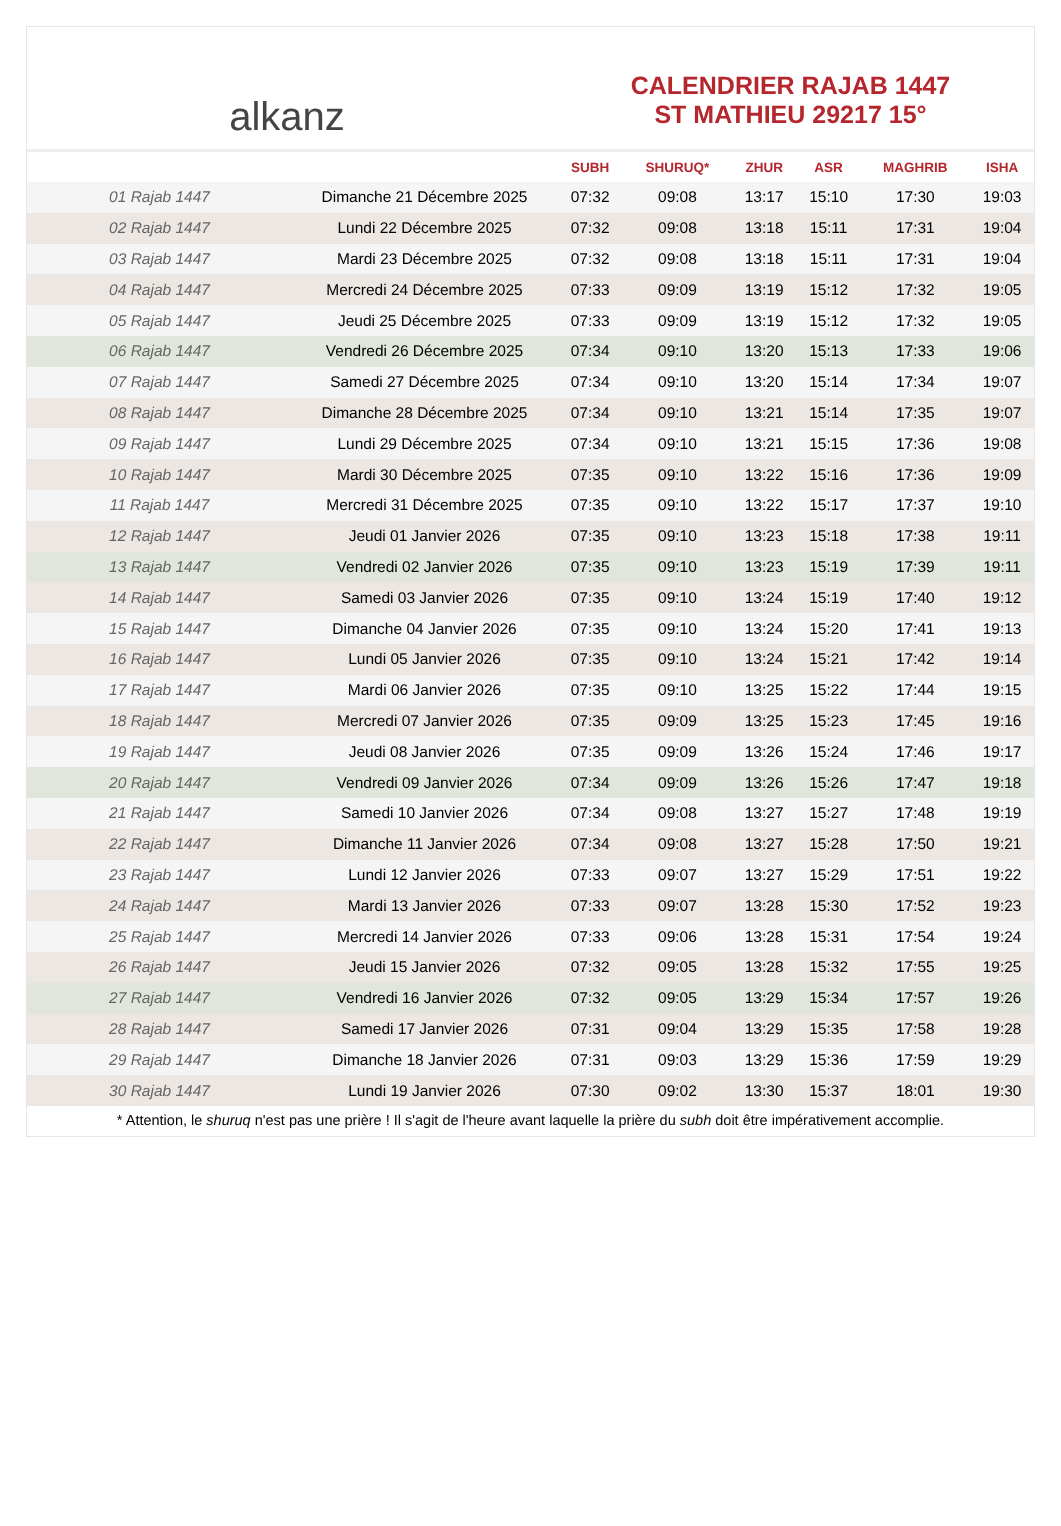alkanz
CALENDRIER RAJAB 1447
ST MATHIEU 29217 15°
| | | SUBH | SHURUQ* | ZHUR | ASR | MAGHRIB | ISHA |
| --- | --- | --- | --- | --- | --- | --- | --- |
| 01 Rajab 1447 | Dimanche 21 Décembre 2025 | 07:32 | 09:08 | 13:17 | 15:10 | 17:30 | 19:03 |
| 02 Rajab 1447 | Lundi 22 Décembre 2025 | 07:32 | 09:08 | 13:18 | 15:11 | 17:31 | 19:04 |
| 03 Rajab 1447 | Mardi 23 Décembre 2025 | 07:32 | 09:08 | 13:18 | 15:11 | 17:31 | 19:04 |
| 04 Rajab 1447 | Mercredi 24 Décembre 2025 | 07:33 | 09:09 | 13:19 | 15:12 | 17:32 | 19:05 |
| 05 Rajab 1447 | Jeudi 25 Décembre 2025 | 07:33 | 09:09 | 13:19 | 15:12 | 17:32 | 19:05 |
| 06 Rajab 1447 | Vendredi 26 Décembre 2025 | 07:34 | 09:10 | 13:20 | 15:13 | 17:33 | 19:06 |
| 07 Rajab 1447 | Samedi 27 Décembre 2025 | 07:34 | 09:10 | 13:20 | 15:14 | 17:34 | 19:07 |
| 08 Rajab 1447 | Dimanche 28 Décembre 2025 | 07:34 | 09:10 | 13:21 | 15:14 | 17:35 | 19:07 |
| 09 Rajab 1447 | Lundi 29 Décembre 2025 | 07:34 | 09:10 | 13:21 | 15:15 | 17:36 | 19:08 |
| 10 Rajab 1447 | Mardi 30 Décembre 2025 | 07:35 | 09:10 | 13:22 | 15:16 | 17:36 | 19:09 |
| 11 Rajab 1447 | Mercredi 31 Décembre 2025 | 07:35 | 09:10 | 13:22 | 15:17 | 17:37 | 19:10 |
| 12 Rajab 1447 | Jeudi 01 Janvier 2026 | 07:35 | 09:10 | 13:23 | 15:18 | 17:38 | 19:11 |
| 13 Rajab 1447 | Vendredi 02 Janvier 2026 | 07:35 | 09:10 | 13:23 | 15:19 | 17:39 | 19:11 |
| 14 Rajab 1447 | Samedi 03 Janvier 2026 | 07:35 | 09:10 | 13:24 | 15:19 | 17:40 | 19:12 |
| 15 Rajab 1447 | Dimanche 04 Janvier 2026 | 07:35 | 09:10 | 13:24 | 15:20 | 17:41 | 19:13 |
| 16 Rajab 1447 | Lundi 05 Janvier 2026 | 07:35 | 09:10 | 13:24 | 15:21 | 17:42 | 19:14 |
| 17 Rajab 1447 | Mardi 06 Janvier 2026 | 07:35 | 09:10 | 13:25 | 15:22 | 17:44 | 19:15 |
| 18 Rajab 1447 | Mercredi 07 Janvier 2026 | 07:35 | 09:09 | 13:25 | 15:23 | 17:45 | 19:16 |
| 19 Rajab 1447 | Jeudi 08 Janvier 2026 | 07:35 | 09:09 | 13:26 | 15:24 | 17:46 | 19:17 |
| 20 Rajab 1447 | Vendredi 09 Janvier 2026 | 07:34 | 09:09 | 13:26 | 15:26 | 17:47 | 19:18 |
| 21 Rajab 1447 | Samedi 10 Janvier 2026 | 07:34 | 09:08 | 13:27 | 15:27 | 17:48 | 19:19 |
| 22 Rajab 1447 | Dimanche 11 Janvier 2026 | 07:34 | 09:08 | 13:27 | 15:28 | 17:50 | 19:21 |
| 23 Rajab 1447 | Lundi 12 Janvier 2026 | 07:33 | 09:07 | 13:27 | 15:29 | 17:51 | 19:22 |
| 24 Rajab 1447 | Mardi 13 Janvier 2026 | 07:33 | 09:07 | 13:28 | 15:30 | 17:52 | 19:23 |
| 25 Rajab 1447 | Mercredi 14 Janvier 2026 | 07:33 | 09:06 | 13:28 | 15:31 | 17:54 | 19:24 |
| 26 Rajab 1447 | Jeudi 15 Janvier 2026 | 07:32 | 09:05 | 13:28 | 15:32 | 17:55 | 19:25 |
| 27 Rajab 1447 | Vendredi 16 Janvier 2026 | 07:32 | 09:05 | 13:29 | 15:34 | 17:57 | 19:26 |
| 28 Rajab 1447 | Samedi 17 Janvier 2026 | 07:31 | 09:04 | 13:29 | 15:35 | 17:58 | 19:28 |
| 29 Rajab 1447 | Dimanche 18 Janvier 2026 | 07:31 | 09:03 | 13:29 | 15:36 | 17:59 | 19:29 |
| 30 Rajab 1447 | Lundi 19 Janvier 2026 | 07:30 | 09:02 | 13:30 | 15:37 | 18:01 | 19:30 |
* Attention, le shuruq n'est pas une prière ! Il s'agit de l'heure avant laquelle la prière du subh doit être impérativement accomplie.